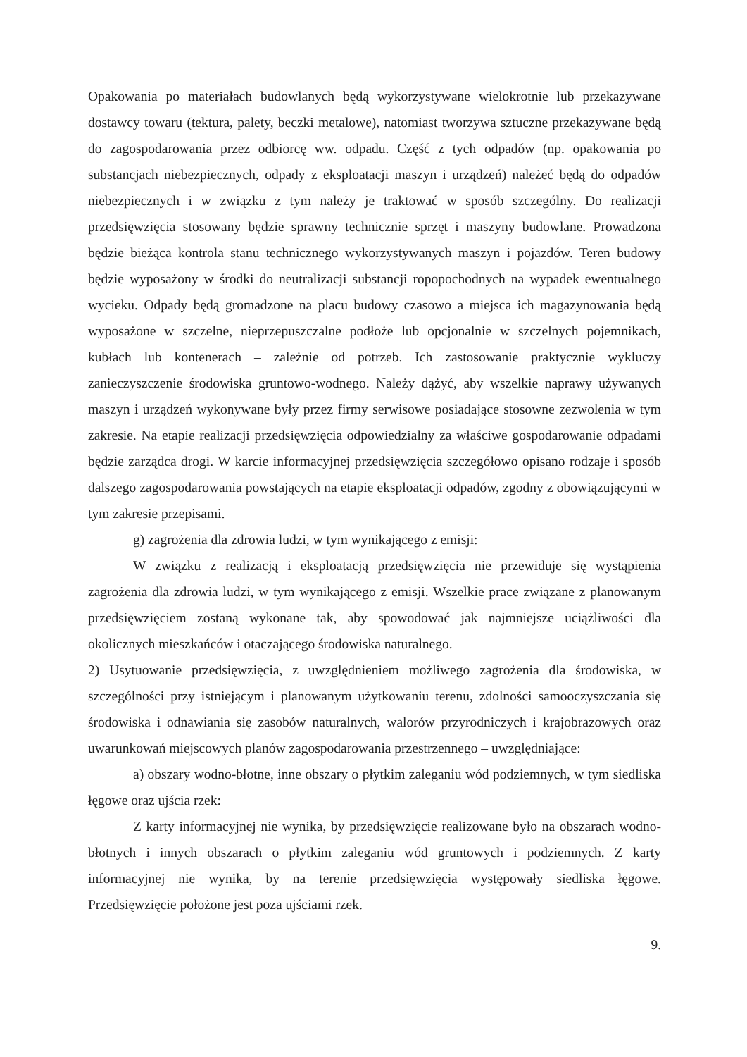Opakowania po materiałach budowlanych będą wykorzystywane wielokrotnie lub przekazywane dostawcy towaru (tektura, palety, beczki metalowe), natomiast tworzywa sztuczne przekazywane będą do zagospodarowania przez odbiorcę ww. odpadu. Część z tych odpadów (np. opakowania po substancjach niebezpiecznych, odpady z eksploatacji maszyn i urządzeń) należeć będą do odpadów niebezpiecznych i w związku z tym należy je traktować w sposób szczególny. Do realizacji przedsięwzięcia stosowany będzie sprawny technicznie sprzęt i maszyny budowlane. Prowadzona będzie bieżąca kontrola stanu technicznego wykorzystywanych maszyn i pojazdów. Teren budowy będzie wyposażony w środki do neutralizacji substancji ropopochodnych na wypadek ewentualnego wycieku. Odpady będą gromadzone na placu budowy czasowo a miejsca ich magazynowania będą wyposażone w szczelne, nieprzepuszczalne podłoże lub opcjonalnie w szczelnych pojemnikach, kubłach lub kontenerach – zależnie od potrzeb. Ich zastosowanie praktycznie wykluczy zanieczyszczenie środowiska gruntowo-wodnego. Należy dążyć, aby wszelkie naprawy używanych maszyn i urządzeń wykonywane były przez firmy serwisowe posiadające stosowne zezwolenia w tym zakresie. Na etapie realizacji przedsięwzięcia odpowiedzialny za właściwe gospodarowanie odpadami będzie zarządca drogi. W karcie informacyjnej przedsięwzięcia szczegółowo opisano rodzaje i sposób dalszego zagospodarowania powstających na etapie eksploatacji odpadów, zgodny z obowiązującymi w tym zakresie przepisami.
g) zagrożenia dla zdrowia ludzi, w tym wynikającego z emisji:
W związku z realizacją i eksploatacją przedsięwzięcia nie przewiduje się wystąpienia zagrożenia dla zdrowia ludzi, w tym wynikającego z emisji. Wszelkie prace związane z planowanym przedsięwzięciem zostaną wykonane tak, aby spowodować jak najmniejsze uciążliwości dla okolicznych mieszkańców i otaczającego środowiska naturalnego.
2) Usytuowanie przedsięwzięcia, z uwzględnieniem możliwego zagrożenia dla środowiska, w szczególności przy istniejącym i planowanym użytkowaniu terenu, zdolności samooczyszczania się środowiska i odnawiania się zasobów naturalnych, walorów przyrodniczych i krajobrazowych oraz uwarunkowań miejscowych planów zagospodarowania przestrzennego – uwzględniające:
a) obszary wodno-błotne, inne obszary o płytkim zaleganiu wód podziemnych, w tym siedliska łęgowe oraz ujścia rzek:
Z karty informacyjnej nie wynika, by przedsięwzięcie realizowane było na obszarach wodno-błotnych i innych obszarach o płytkim zaleganiu wód gruntowych i podziemnych. Z karty informacyjnej nie wynika, by na terenie przedsięwzięcia występowały siedliska łęgowe. Przedsięwzięcie położone jest poza ujściami rzek.
9.